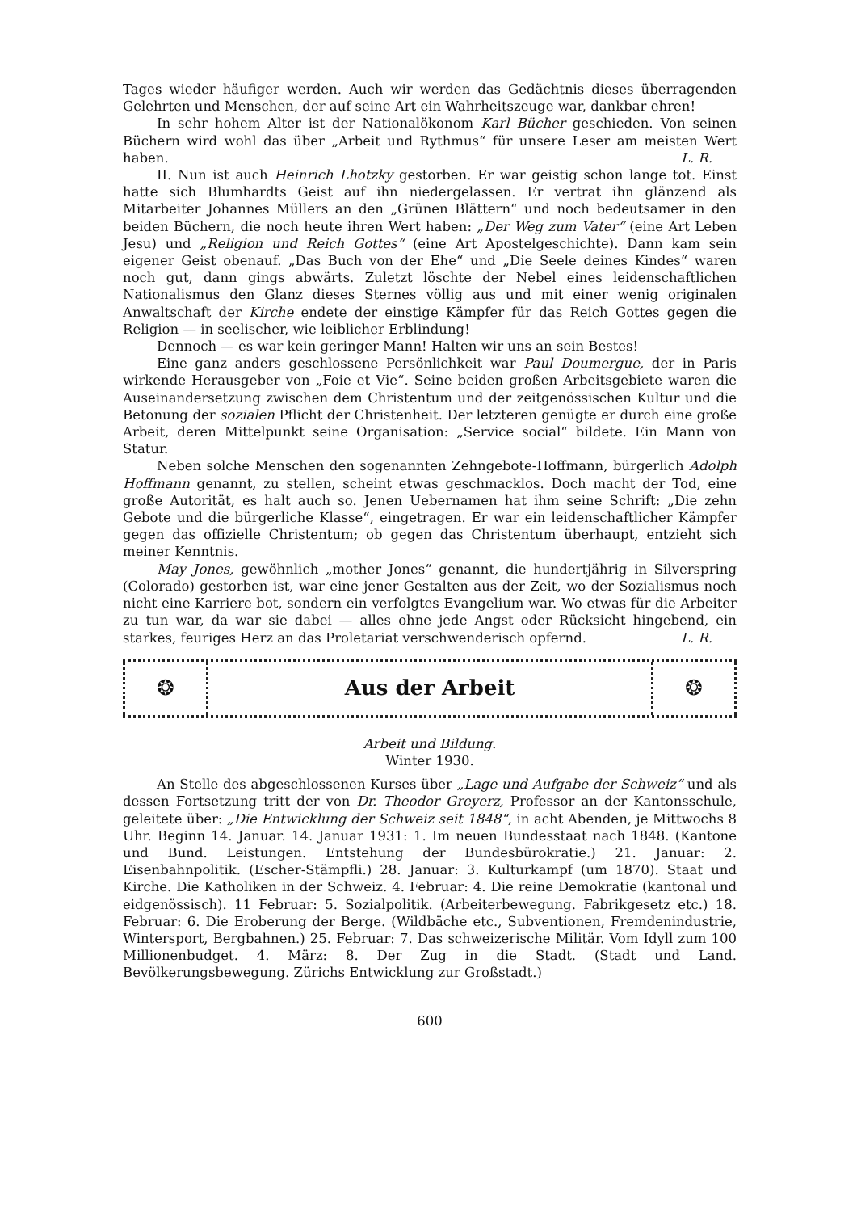Tages wieder häufiger werden. Auch wir werden das Gedächtnis dieses überragenden Gelehrten und Menschen, der auf seine Art ein Wahrheitszeuge war, dankbar ehren!
In sehr hohem Alter ist der Nationalökonom Karl Bücher geschieden. Von seinen Büchern wird wohl das über „Arbeit und Rythmus“ für unsere Leser am meisten Wert haben. L. R.
II. Nun ist auch Heinrich Lhotzky gestorben. Er war geistig schon lange tot. Einst hatte sich Blumhardts Geist auf ihn niedergelassen. Er vertrat ihn glänzend als Mitarbeiter Johannes Müllers an den „Grünen Blättern“ und noch bedeutsamer in den beiden Büchern, die noch heute ihren Wert haben: „Der Weg zum Vater“ (eine Art Leben Jesu) und „Religion und Reich Gottes“ (eine Art Apostelgeschichte). Dann kam sein eigener Geist obenauf. „Das Buch von der Ehe“ und „Die Seele deines Kindes“ waren noch gut, dann gings abwärts. Zuletzt löschte der Nebel eines leidenschaftlichen Nationalismus den Glanz dieses Sternes völlig aus und mit einer wenig originalen Anwaltschaft der Kirche endete der einstige Kämpfer für das Reich Gottes gegen die Religion — in seelischer, wie leiblicher Erblindung!
Dennoch — es war kein geringer Mann! Halten wir uns an sein Bestes!
Eine ganz anders geschlossene Persönlichkeit war Paul Doumergue, der in Paris wirkende Herausgeber von „Foie et Vie“. Seine beiden großen Arbeitsgebiete waren die Auseinandersetzung zwischen dem Christentum und der zeitgenössischen Kultur und die Betonung der sozialen Pflicht der Christenheit. Der letzteren genügte er durch eine große Arbeit, deren Mittelpunkt seine Organisation: „Service social“ bildete. Ein Mann von Statur.
Neben solche Menschen den sogenannten Zehngebote-Hoffmann, bürgerlich Adolph Hoffmann genannt, zu stellen, scheint etwas geschmacklos. Doch macht der Tod, eine große Autorität, es halt auch so. Jenen Uebernamen hat ihm seine Schrift: „Die zehn Gebote und die bürgerliche Klasse“, eingetragen. Er war ein leidenschaftlicher Kämpfer gegen das offizielle Christentum; ob gegen das Christentum überhaupt, entzieht sich meiner Kenntnis.
May Jones, gewöhnlich „mother Jones“ genannt, die hundertjährig in Silverspring (Colorado) gestorben ist, war eine jener Gestalten aus der Zeit, wo der Sozialismus noch nicht eine Karriere bot, sondern ein verfolgtes Evangelium war. Wo etwas für die Arbeiter zu tun war, da war sie dabei — alles ohne jede Angst oder Rücksicht hingebend, ein starkes, feuriges Herz an das Proletariat verschwenderisch opfernd. L. R.
❂
Aus der Arbeit
❂
Arbeit und Bildung.
Winter 1930.
An Stelle des abgeschlossenen Kurses über „Lage und Aufgabe der Schweiz“ und als dessen Fortsetzung tritt der von Dr. Theodor Greyerz, Professor an der Kantonsschule, geleitete über: „Die Entwicklung der Schweiz seit 1848“, in acht Abenden, je Mittwochs 8 Uhr. Beginn 14. Januar. 14. Januar 1931: 1. Im neuen Bundesstaat nach 1848. (Kantone und Bund. Leistungen. Entstehung der Bundesbürokratie.) 21. Januar: 2. Eisenbahnpolitik. (Escher-Stämpfli.) 28. Januar: 3. Kulturkampf (um 1870). Staat und Kirche. Die Katholiken in der Schweiz. 4. Februar: 4. Die reine Demokratie (kantonal und eidgenössisch). 11 Februar: 5. Sozialpolitik. (Arbeiterbewegung. Fabrikgesetz etc.) 18. Februar: 6. Die Eroberung der Berge. (Wildbäche etc., Subventionen, Fremdenindustrie, Wintersport, Bergbahnen.) 25. Februar: 7. Das schweizerische Militär. Vom Idyll zum 100 Millionenbudget. 4. März: 8. Der Zug in die Stadt. (Stadt und Land. Bevölkerungsbewegung. Zürichs Entwicklung zur Großstadt.)
600